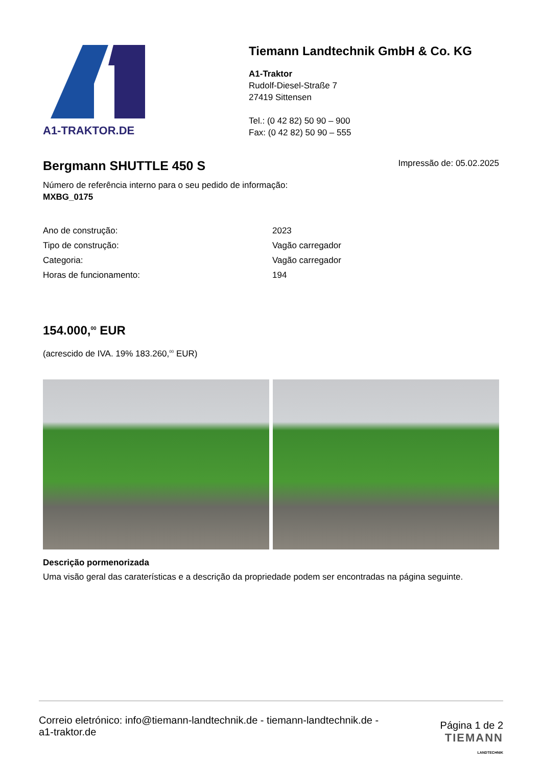A1-TRAKTOR.DE
Tiemann Landtechnik GmbH & Co. KG
A1-Traktor
Rudolf-Diesel-Straße 7
27419 Sittensen
Tel.: (0 42 82) 50 90 – 900
Fax: (0 42 82) 50 90 – 555
Bergmann SHUTTLE 450 S
Impressão de: 05.02.2025
Número de referência interno para o seu pedido de informação:
MXBG_0175
| Ano de construção: | 2023 |
| Tipo de construção: | Vagão carregador |
| Categoria: | Vagão carregador |
| Horas de funcionamento: | 194 |
154.000,<sup>00</sup> EUR
(acrescido de IVA. 19% 183.260,<sup>00</sup> EUR)
Descrição pormenorizada
Uma visão geral das caraterísticas e a descrição da propriedade podem ser encontradas na página seguinte.
Correio eletrónico: info@tiemann-landtechnik.de - tiemann-landtechnik.de -
a1-traktor.de
Página 1 de 2
TIEMANN
LANDTECHNIK